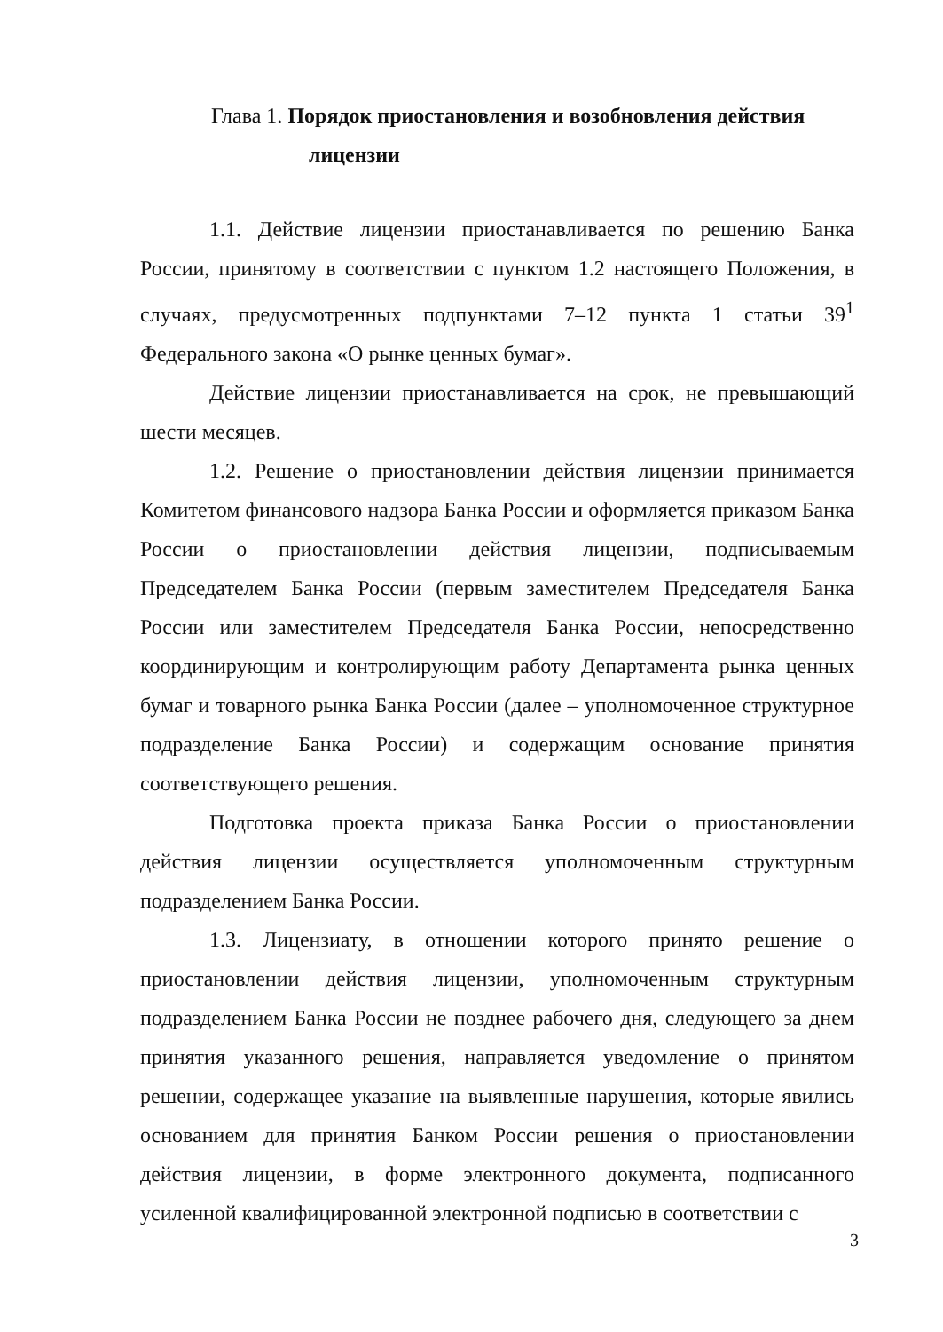Глава 1. Порядок приостановления и возобновления действия
лицензии
1.1. Действие лицензии приостанавливается по решению Банка России, принятому в соответствии с пунктом 1.2 настоящего Положения, в случаях, предусмотренных подпунктами 7–12 пункта 1 статьи 39<sup>1</sup> Федерального закона «О рынке ценных бумаг».
Действие лицензии приостанавливается на срок, не превышающий шести месяцев.
1.2. Решение о приостановлении действия лицензии принимается Комитетом финансового надзора Банка России и оформляется приказом Банка России о приостановлении действия лицензии, подписываемым Председателем Банка России (первым заместителем Председателя Банка России или заместителем Председателя Банка России, непосредственно координирующим и контролирующим работу Департамента рынка ценных бумаг и товарного рынка Банка России (далее – уполномоченное структурное подразделение Банка России) и содержащим основание принятия соответствующего решения.
Подготовка проекта приказа Банка России о приостановлении действия лицензии осуществляется уполномоченным структурным подразделением Банка России.
1.3. Лицензиату, в отношении которого принято решение о приостановлении действия лицензии, уполномоченным структурным подразделением Банка России не позднее рабочего дня, следующего за днем принятия указанного решения, направляется уведомление о принятом решении, содержащее указание на выявленные нарушения, которые явились основанием для принятия Банком России решения о приостановлении действия лицензии, в форме электронного документа, подписанного усиленной квалифицированной электронной подписью в соответствии с
3